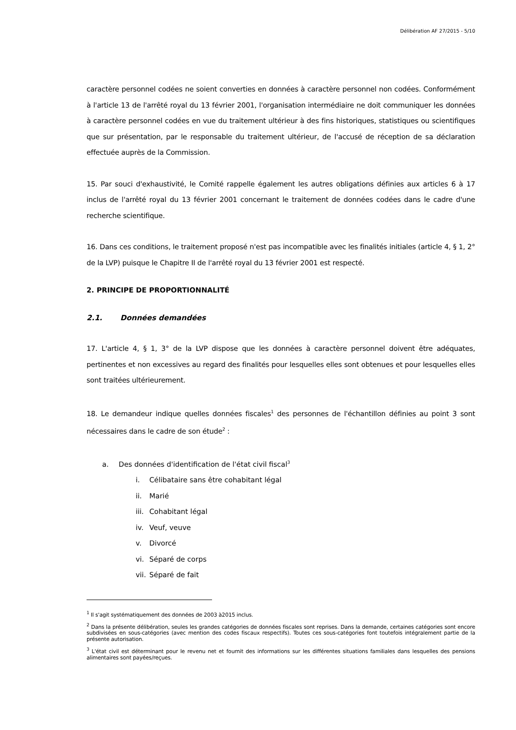Délibération AF 27/2015 - 5/10
caractère personnel codées ne soient converties en données à caractère personnel non codées. Conformément à l'article 13 de l'arrêté royal du 13 février 2001, l'organisation intermédiaire ne doit communiquer les données à caractère personnel codées en vue du traitement ultérieur à des fins historiques, statistiques ou scientifiques que sur présentation, par le responsable du traitement ultérieur, de l'accusé de réception de sa déclaration effectuée auprès de la Commission.
15. Par souci d'exhaustivité, le Comité rappelle également les autres obligations définies aux articles 6 à 17 inclus de l'arrêté royal du 13 février 2001 concernant le traitement de données codées dans le cadre d'une recherche scientifique.
16. Dans ces conditions, le traitement proposé n'est pas incompatible avec les finalités initiales (article 4, § 1, 2° de la LVP) puisque le Chapitre II de l'arrêté royal du 13 février 2001 est respecté.
2. PRINCIPE DE PROPORTIONNALITÉ
2.1. Données demandées
17. L'article 4, § 1, 3° de la LVP dispose que les données à caractère personnel doivent être adéquates, pertinentes et non excessives au regard des finalités pour lesquelles elles sont obtenues et pour lesquelles elles sont traitées ultérieurement.
18. Le demandeur indique quelles données fiscales<sup>1</sup> des personnes de l'échantillon définies au point 3 sont nécessaires dans le cadre de son étude<sup>2</sup> :
a. Des données d'identification de l'état civil fiscal<sup>3</sup>
i. Célibataire sans être cohabitant légal
ii. Marié
iii. Cohabitant légal
iv. Veuf, veuve
v. Divorcé
vi. Séparé de corps
vii. Séparé de fait
<sup>1</sup> Il s'agit systématiquement des données de 2003 à2015 inclus.
<sup>2</sup> Dans la présente délibération, seules les grandes catégories de données fiscales sont reprises. Dans la demande, certaines catégories sont encore subdivisées en sous-catégories (avec mention des codes fiscaux respectifs). Toutes ces sous-catégories font toutefois intégralement partie de la présente autorisation.
<sup>3</sup> L'état civil est déterminant pour le revenu net et fournit des informations sur les différentes situations familiales dans lesquelles des pensions alimentaires sont payées/reçues.